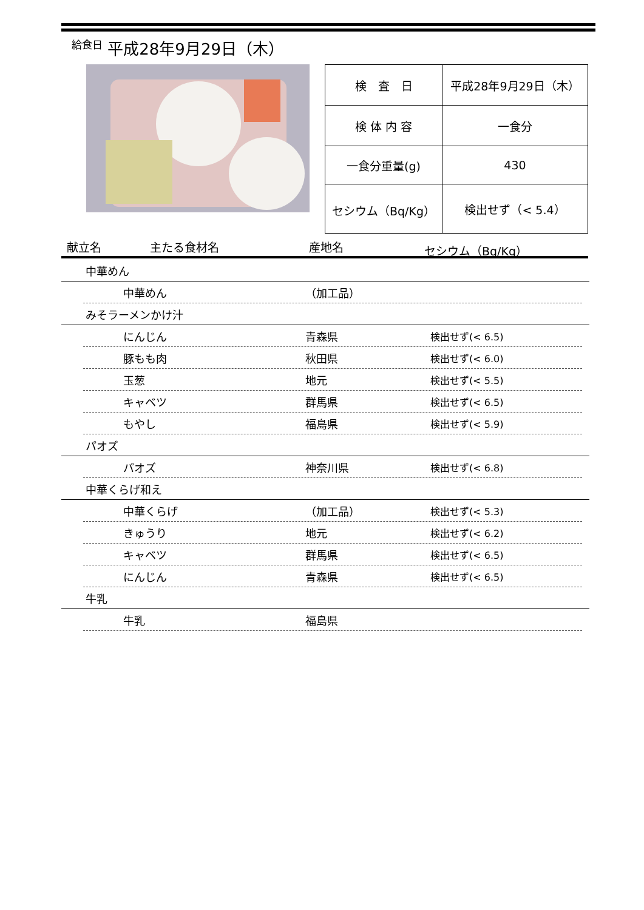給食日 平成28年9月29日（木）
| 検 査 日 | 平成28年9月29日（木） |
| 検 体 内 容 | 一食分 |
| 一食分重量(g) | 430 |
| セシウム（Bq/Kg） | 検出せず（< 5.4） |
献立名 主たる食材名 産地名 セシウム（Bq/Kg）
中華めん
中華めん （加工品）
みそラーメンかけ汁
にんじん 青森県 検出せず(< 6.5)
豚もも肉 秋田県 検出せず(< 6.0)
玉葱 地元 検出せず(< 5.5)
キャベツ 群馬県 検出せず(< 6.5)
もやし 福島県 検出せず(< 5.9)
パオズ
パオズ 神奈川県 検出せず(< 6.8)
中華くらげ和え
中華くらげ （加工品） 検出せず(< 5.3)
きゅうり 地元 検出せず(< 6.2)
キャベツ 群馬県 検出せず(< 6.5)
にんじん 青森県 検出せず(< 6.5)
牛乳
牛乳 福島県